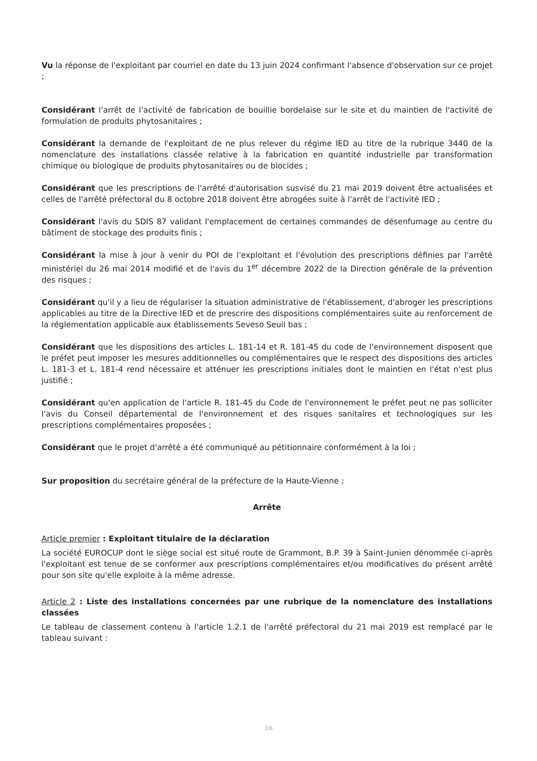Vu la réponse de l'exploitant par courriel en date du 13 juin 2024 confirmant l'absence d'observation sur ce projet ;
Considérant l'arrêt de l'activité de fabrication de bouillie bordelaise sur le site et du maintien de l'activité de formulation de produits phytosanitaires ;
Considérant la demande de l'exploitant de ne plus relever du régime IED au titre de la rubrique 3440 de la nomenclature des installations classée relative à la fabrication en quantité industrielle par transformation chimique ou biologique de produits phytosanitaires ou de biocides ;
Considérant que les prescriptions de l'arrêté d'autorisation susvisé du 21 mai 2019 doivent être actualisées et celles de l'arrêté préfectoral du 8 octobre 2018 doivent être abrogées suite à l'arrêt de l'activité IED ;
Considérant l'avis du SDIS 87 validant l'emplacement de certaines commandes de désenfumage au centre du bâtiment de stockage des produits finis ;
Considérant la mise à jour à venir du POI de l'exploitant et l'évolution des prescriptions définies par l'arrêté ministériel du 26 mai 2014 modifié et de l'avis du 1<sup>er</sup> décembre 2022 de la Direction générale de la prévention des risques ;
Considérant qu'il y a lieu de régulariser la situation administrative de l'établissement, d'abroger les prescriptions applicables au titre de la Directive IED et de prescrire des dispositions complémentaires suite au renforcement de la réglementation applicable aux établissements Seveso Seuil bas ;
Considérant que les dispositions des articles L. 181-14 et R. 181-45 du code de l'environnement disposent que le préfet peut imposer les mesures additionnelles ou complémentaires que le respect des dispositions des articles L. 181-3 et L. 181-4 rend nécessaire et atténuer les prescriptions initiales dont le maintien en l'état n'est plus justifié ;
Considérant qu'en application de l'article R. 181-45 du Code de l'environnement le préfet peut ne pas solliciter l'avis du Conseil départemental de l'environnement et des risques sanitaires et technologiques sur les prescriptions complémentaires proposées ;
Considérant que le projet d'arrêté a été communiqué au pétitionnaire conformément à la loi ;
Sur proposition du secrétaire général de la préfecture de la Haute-Vienne ;
Arrête
Article premier : Exploitant titulaire de la déclaration
La société EUROCUP dont le siège social est situé route de Grammont, B.P. 39 à Saint-Junien dénommée ci-après l'exploitant est tenue de se conformer aux prescriptions complémentaires et/ou modificatives du présent arrêté pour son site qu'elle exploite à la même adresse.
Article 2 : Liste des installations concernées par une rubrique de la nomenclature des installations classées
Le tableau de classement contenu à l'article 1.2.1 de l'arrêté préfectoral du 21 mai 2019 est remplacé par le tableau suivant :
2/6